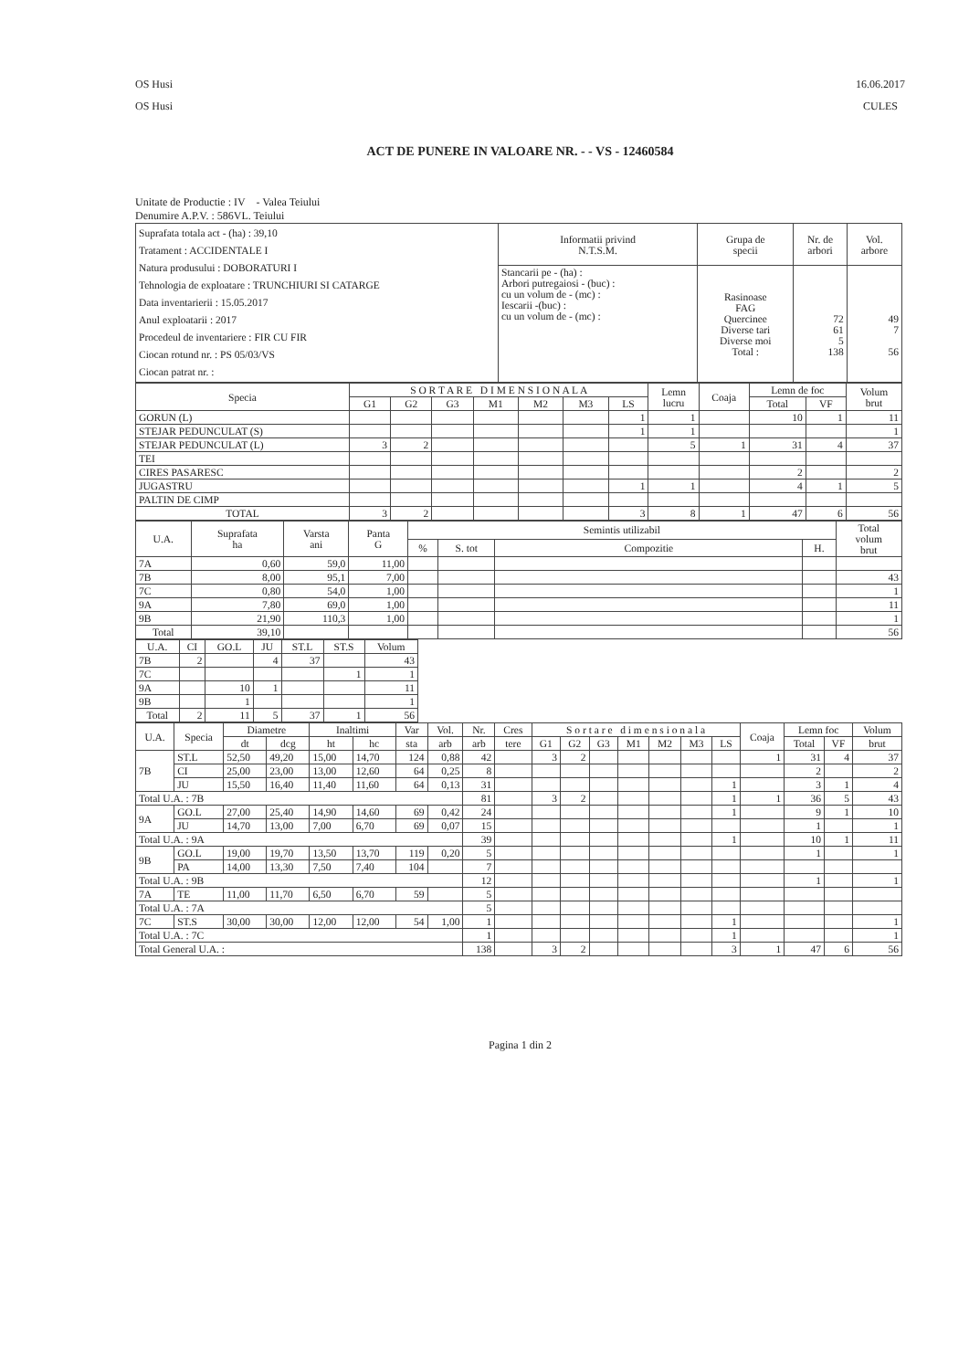OS Husi
OS Husi
16.06.2017
CULES
ACT DE PUNERE IN VALOARE NR. - - VS - 12460584
Unitate de Productie : IV - Valea Teiului
Denumire A.P.V. : 586VL. Teiului
| Suprafata totala act - (ha) : 39,10 Tratament : ACCIDENTALE I Natura produsului : DOBORATURI I Tehnologia de exploatare : TRUNCHIURI SI CATARGE Data inventarierii : 15.05.2017 Anul exploatarii : 2017 Procedeul de inventariere : FIR CU FIR Ciocan rotund nr. : PS 05/03/VS Ciocan patrat nr. : | Informatii privind N.T.S.M. | Grupa de specii | Nr. de arbori | Vol. arbore |
| | Stancarii pe - (ha) : Arbori putregaiosi - (buc) : cu un volum de - (mc) : Iescarii -(buc) : cu un volum de - (mc) : | Rasinoase FAG Quercinee Diverse tari Diverse moi Total : | 72 61 5 138 | 49 7 56 |
| Specia | S O R T A R E D I M E N S I O N A L A | | | | | | | Lemn lucru | Coaja | Lemn de foc | | Volum brut |
| --- | --- | --- | --- | --- | --- | --- | --- | --- | --- | --- | --- | --- |
| | G1 | G2 | G3 | M1 | M2 | M3 | LS | | | Total | VF | |
| GORUN (L) | | | | | | | 1 | 1 | | 10 | 1 | 11 |
| STEJAR PEDUNCULAT (S) | | | | | | | 1 | 1 | | | | 1 |
| STEJAR PEDUNCULAT (L) | 3 | 2 | | | | | | 5 | 1 | 31 | 4 | 37 |
| TEI | | | | | | | | | | | | |
| CIRES PASARESC | | | | | | | | | | 2 | | 2 |
| JUGASTRU | | | | | | | 1 | 1 | | 4 | 1 | 5 |
| PALTIN DE CIMP | | | | | | | | | | | | |
| TOTAL | 3 | 2 | | | | | 3 | 8 | 1 | 47 | 6 | 56 |
| U.A. | Suprafata ha | Varsta ani | Panta G | Semintis utilizabil | | | | Total volum brut |
| --- | --- | --- | --- | --- | --- | --- | --- | --- |
| | | | | % | S. tot | Compozitie | H. | |
| 7A | 0,60 | 59,0 | 11,00 | | | | | |
| 7B | 8,00 | 95,1 | 7,00 | | | | | 43 |
| 7C | 0,80 | 54,0 | 1,00 | | | | | 1 |
| 9A | 7,80 | 69,0 | 1,00 | | | | | 11 |
| 9B | 21,90 | 110,3 | 1,00 | | | | | 1 |
| Total | 39,10 | | | | | | | 56 |
| U.A. | CI | GO.L | JU | ST.L | ST.S | Volum |
| --- | --- | --- | --- | --- | --- | --- |
| 7B | 2 | | 4 | 37 | | 43 |
| 7C | | | | | 1 | 1 |
| 9A | | 10 | 1 | | | 11 |
| 9B | | 1 | | | | 1 |
| Total | 2 | 11 | 5 | 37 | 1 | 56 |
| U.A. | Specia | Diametre | | Inaltimi | | Var | Vol. | Nr. | Cres | S o r t a r e d i m e n s i o n a l a | | | | | | | Coaja | Lemn foc | | Volum |
| --- | --- | --- | --- | --- | --- | --- | --- | --- | --- | --- | --- | --- | --- | --- | --- | --- | --- | --- | --- | --- |
| | | dt | dcg | ht | hc | sta | arb | arb | tere | G1 | G2 | G3 | M1 | M2 | M3 | LS | | Total | VF | brut |
| 7B | ST.L | 52,50 | 49,20 | 15,00 | 14,70 | 124 | 0,88 | 42 | | 3 | 2 | | | | | | 1 | 31 | 4 | 37 |
| | CI | 25,00 | 23,00 | 13,00 | 12,60 | 64 | 0,25 | 8 | | | | | | | | | | 2 | | 2 |
| | JU | 15,50 | 16,40 | 11,40 | 11,60 | 64 | 0,13 | 31 | | | | | | | | 1 | | 3 | 1 | 4 |
| Total U.A. : 7B | | | | | | | | 81 | | 3 | 2 | | | | | 1 | 1 | 36 | 5 | 43 |
| 9A | GO.L | 27,00 | 25,40 | 14,90 | 14,60 | 69 | 0,42 | 24 | | | | | | | | 1 | | 9 | 1 | 10 |
| | JU | 14,70 | 13,00 | 7,00 | 6,70 | 69 | 0,07 | 15 | | | | | | | | | | 1 | | 1 |
| Total U.A. : 9A | | | | | | | | 39 | | | | | | | | 1 | | 10 | 1 | 11 |
| 9B | GO.L | 19,00 | 19,70 | 13,50 | 13,70 | 119 | 0,20 | 5 | | | | | | | | | | 1 | | 1 |
| | PA | 14,00 | 13,30 | 7,50 | 7,40 | 104 | | 7 | | | | | | | | | | | | |
| Total U.A. : 9B | | | | | | | | 12 | | | | | | | | | | 1 | | 1 |
| 7A | TE | 11,00 | 11,70 | 6,50 | 6,70 | 59 | | 5 | | | | | | | | | | | | |
| Total U.A. : 7A | | | | | | | | 5 | | | | | | | | | | | | |
| 7C | ST.S | 30,00 | 30,00 | 12,00 | 12,00 | 54 | 1,00 | 1 | | | | | | | | 1 | | | | 1 |
| Total U.A. : 7C | | | | | | | | 1 | | | | | | | | 1 | | | | 1 |
| Total General U.A. : | | | | | | | | 138 | | 3 | 2 | | | | | 3 | 1 | 47 | 6 | 56 |
Pagina 1 din 2